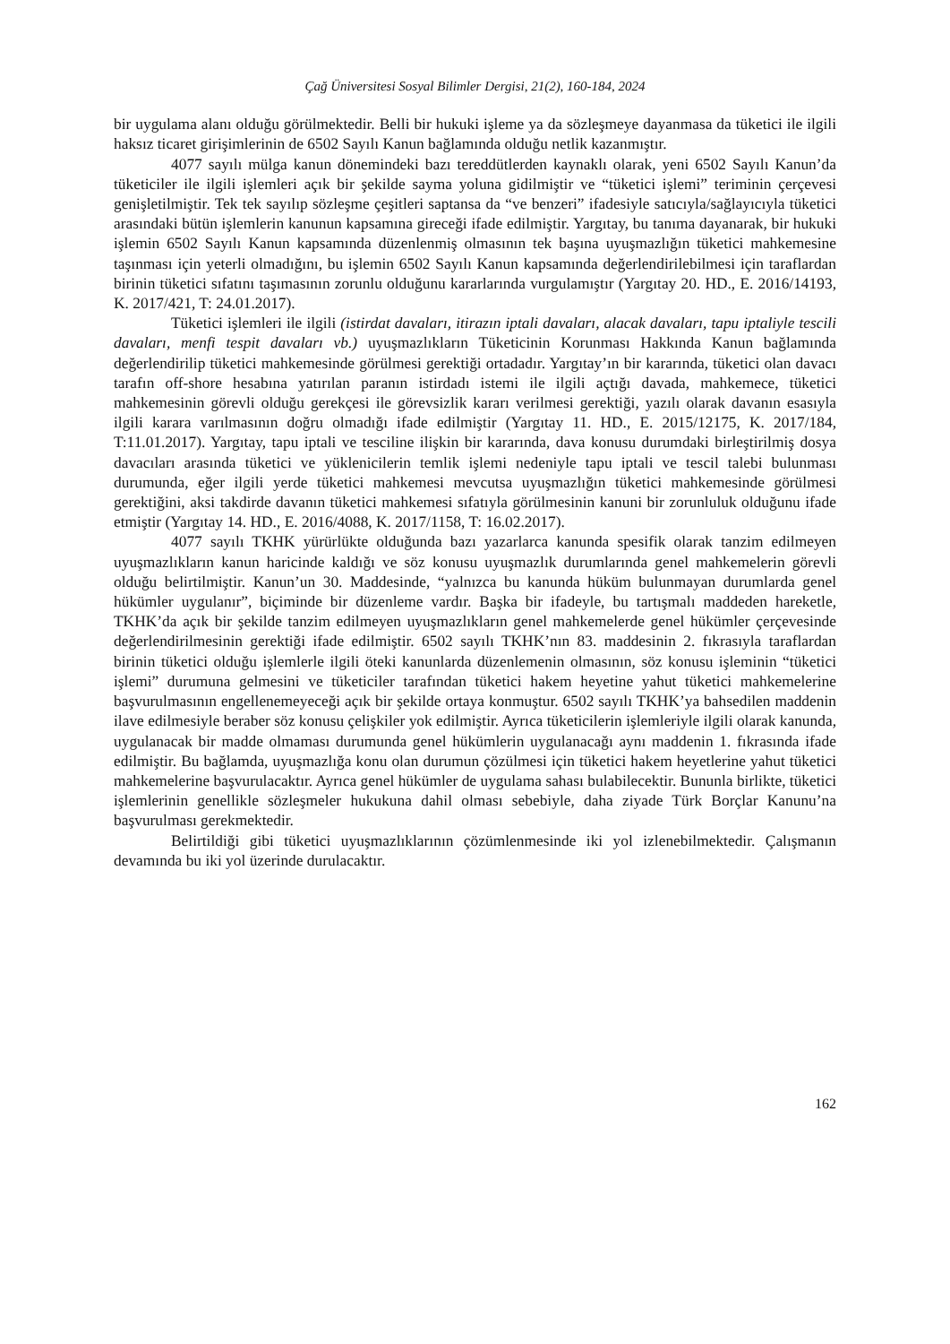Çağ Üniversitesi Sosyal Bilimler Dergisi, 21(2), 160-184, 2024
bir uygulama alanı olduğu görülmektedir. Belli bir hukuki işleme ya da sözleşmeye dayanmasa da tüketici ile ilgili haksız ticaret girişimlerinin de 6502 Sayılı Kanun bağlamında olduğu netlik kazanmıştır.
4077 sayılı mülga kanun dönemindeki bazı tereddütlerden kaynaklı olarak, yeni 6502 Sayılı Kanun’da tüketiciler ile ilgili işlemleri açık bir şekilde sayma yoluna gidilmiştir ve “tüketici işlemi” teriminin çerçevesi genişletilmiştir. Tek tek sayılıp sözleşme çeşitleri saptansa da “ve benzeri” ifadesiyle satıcıyla/sağlayıcıyla tüketici arasındaki bütün işlemlerin kanunun kapsamına gireceği ifade edilmiştir. Yargıtay, bu tanıma dayanarak, bir hukuki işlemin 6502 Sayılı Kanun kapsamında düzenlenmiş olmasının tek başına uyuşmazlığın tüketici mahkemesine taşınması için yeterli olmadığını, bu işlemin 6502 Sayılı Kanun kapsamında değerlendirilebilmesi için taraflardan birinin tüketici sıfatını taşımasının zorunlu olduğunu kararlarında vurgulamıştır (Yargıtay 20. HD., E. 2016/14193, K. 2017/421, T: 24.01.2017).
Tüketici işlemleri ile ilgili (istirdat davaları, itirazın iptali davaları, alacak davaları, tapu iptaliyle tescili davaları, menfi tespit davaları vb.) uyuşmazlıkların Tüketicinin Korunması Hakkında Kanun bağlamında değerlendirilip tüketici mahkemesinde görülmesi gerektiği ortadadır. Yargıtay’ın bir kararında, tüketici olan davacı tarafın off-shore hesabına yatırılan paranın istirdadı istemi ile ilgili açtığı davada, mahkemece, tüketici mahkemesinin görevli olduğu gerekçesi ile görevsizlik kararı verilmesi gerektiği, yazılı olarak davanın esasıyla ilgili karara varılmasının doğru olmadığı ifade edilmiştir (Yargıtay 11. HD., E. 2015/12175, K. 2017/184, T:11.01.2017). Yargıtay, tapu iptali ve tesciline ilişkin bir kararında, dava konusu durumdaki birleştirilmiş dosya davacıları arasında tüketici ve yüklenicilerin temlik işlemi nedeniyle tapu iptali ve tescil talebi bulunması durumunda, eğer ilgili yerde tüketici mahkemesi mevcutsa uyuşmazlığın tüketici mahkemesinde görülmesi gerektiğini, aksi takdirde davanın tüketici mahkemesi sıfatıyla görülmesinin kanuni bir zorunluluk olduğunu ifade etmiştir (Yargıtay 14. HD., E. 2016/4088, K. 2017/1158, T: 16.02.2017).
4077 sayılı TKHK yürürlükte olduğunda bazı yazarlarca kanunda spesifik olarak tanzim edilmeyen uyuşmazlıkların kanun haricinde kaldığı ve söz konusu uyuşmazlık durumlarında genel mahkemelerin görevli olduğu belirtilmiştir. Kanun’un 30. Maddesinde, “yalnızca bu kanunda hüküm bulunmayan durumlarda genel hükümler uygulanır”, biçiminde bir düzenleme vardır. Başka bir ifadeyle, bu tartışmalı maddeden hareketle, TKHK’da açık bir şekilde tanzim edilmeyen uyuşmazlıkların genel mahkemelerde genel hükümler çerçevesinde değerlendirilmesinin gerektiği ifade edilmiştir. 6502 sayılı TKHK’nın 83. maddesinin 2. fıkrasıyla taraflardan birinin tüketici olduğu işlemlerle ilgili öteki kanunlarda düzenlemenin olmasının, söz konusu işleminin “tüketici işlemi” durumuna gelmesini ve tüketiciler tarafından tüketici hakem heyetine yahut tüketici mahkemelerine başvurulmasının engellenemeyeceği açık bir şekilde ortaya konmuştur. 6502 sayılı TKHK’ya bahsedilen maddenin ilave edilmesiyle beraber söz konusu çelişkiler yok edilmiştir. Ayrıca tüketicilerin işlemleriyle ilgili olarak kanunda, uygulanacak bir madde olmaması durumunda genel hükümlerin uygulanacağı aynı maddenin 1. fıkrasında ifade edilmiştir. Bu bağlamda, uyuşmazlığa konu olan durumun çözülmesi için tüketici hakem heyetlerine yahut tüketici mahkemelerine başvurulacaktır. Ayrıca genel hükümler de uygulama sahası bulabilecektir. Bununla birlikte, tüketici işlemlerinin genellikle sözleşmeler hukukuna dahil olması sebebiyle, daha ziyade Türk Borçlar Kanunu’na başvurulması gerekmektedir.
Belirtildiği gibi tüketici uyuşmazlıklarının çözümlenmesinde iki yol izlenebilmektedir. Çalışmanın devamında bu iki yol üzerinde durulacaktır.
162